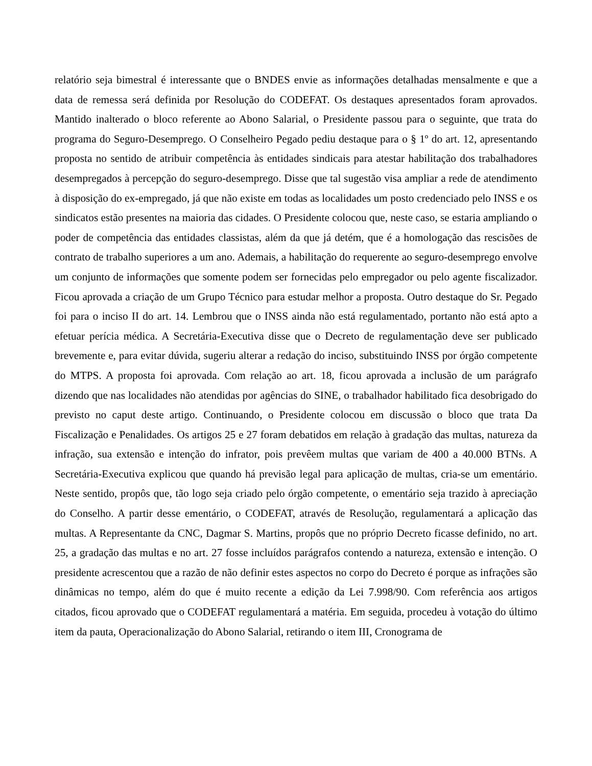relatório seja bimestral é interessante que o BNDES envie as informações detalhadas mensalmente e que a data de remessa será definida por Resolução do CODEFAT. Os destaques apresentados foram aprovados. Mantido inalterado o bloco referente ao Abono Salarial, o Presidente passou para o seguinte, que trata do programa do Seguro-Desemprego. O Conselheiro Pegado pediu destaque para o § 1º do art. 12, apresentando proposta no sentido de atribuir competência às entidades sindicais para atestar habilitação dos trabalhadores desempregados à percepção do seguro-desemprego. Disse que tal sugestão visa ampliar a rede de atendimento à disposição do ex-empregado, já que não existe em todas as localidades um posto credenciado pelo INSS e os sindicatos estão presentes na maioria das cidades. O Presidente colocou que, neste caso, se estaria ampliando o poder de competência das entidades classistas, além da que já detém, que é a homologação das rescisões de contrato de trabalho superiores a um ano. Ademais, a habilitação do requerente ao seguro-desemprego envolve um conjunto de informações que somente podem ser fornecidas pelo empregador ou pelo agente fiscalizador. Ficou aprovada a criação de um Grupo Técnico para estudar melhor a proposta. Outro destaque do Sr. Pegado foi para o inciso II do art. 14. Lembrou que o INSS ainda não está regulamentado, portanto não está apto a efetuar perícia médica. A Secretária-Executiva disse que o Decreto de regulamentação deve ser publicado brevemente e, para evitar dúvida, sugeriu alterar a redação do inciso, substituindo INSS por órgão competente do MTPS. A proposta foi aprovada. Com relação ao art. 18, ficou aprovada a inclusão de um parágrafo dizendo que nas localidades não atendidas por agências do SINE, o trabalhador habilitado fica desobrigado do previsto no caput deste artigo. Continuando, o Presidente colocou em discussão o bloco que trata Da Fiscalização e Penalidades. Os artigos 25 e 27 foram debatidos em relação à gradação das multas, natureza da infração, sua extensão e intenção do infrator, pois prevêem multas que variam de 400 a 40.000 BTNs. A Secretária-Executiva explicou que quando há previsão legal para aplicação de multas, cria-se um ementário. Neste sentido, propôs que, tão logo seja criado pelo órgão competente, o ementário seja trazido à apreciação do Conselho. A partir desse ementário, o CODEFAT, através de Resolução, regulamentará a aplicação das multas. A Representante da CNC, Dagmar S. Martins, propôs que no próprio Decreto ficasse definido, no art. 25, a gradação das multas e no art. 27 fosse incluídos parágrafos contendo a natureza, extensão e intenção. O presidente acrescentou que a razão de não definir estes aspectos no corpo do Decreto é porque as infrações são dinâmicas no tempo, além do que é muito recente a edição da Lei 7.998/90. Com referência aos artigos citados, ficou aprovado que o CODEFAT regulamentará a matéria. Em seguida, procedeu à votação do último item da pauta, Operacionalização do Abono Salarial, retirando o item III, Cronograma de